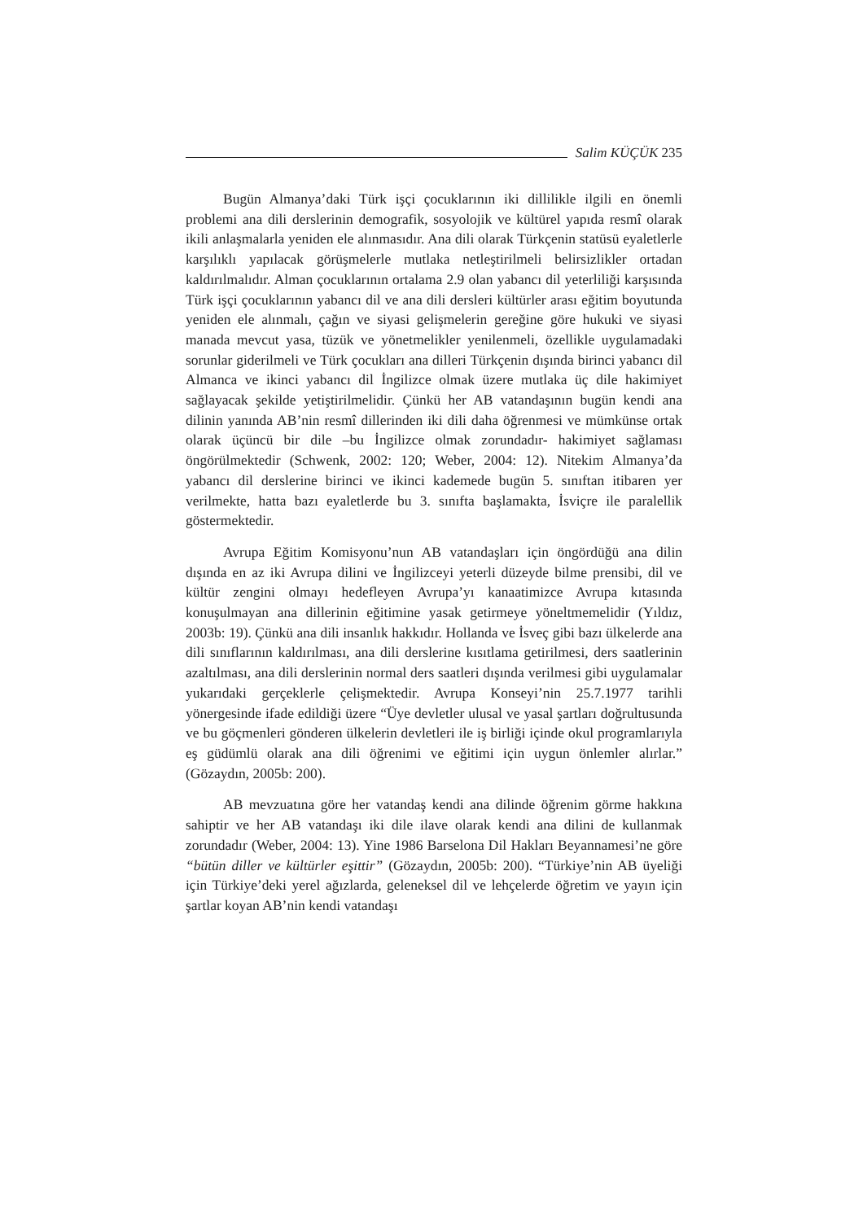Salim KÜÇÜK 235
Bugün Almanya’daki Türk işçi çocuklarının iki dillilikle ilgili en önemli problemi ana dili derslerinin demografik, sosyolojik ve kültürel yapıda resmî olarak ikili anlaşmalarla yeniden ele alınmasıdır. Ana dili olarak Türkçenin statüsü eyaletlerle karşılıklı yapılacak görüşmelerle mutlaka netleştirilmeli belirsizlikler ortadan kaldırılmalıdır. Alman çocuklarının ortalama 2.9 olan yabancı dil yeterliliği karşısında Türk işçi çocuklarının yabancı dil ve ana dili dersleri kültürler arası eğitim boyutunda yeniden ele alınmalı, çağın ve siyasi gelişmelerin gereğine göre hukuki ve siyasi manada mevcut yasa, tüzük ve yönetmelikler yenilenmeli, özellikle uygulamadaki sorunlar giderilmeli ve Türk çocukları ana dilleri Türkçenin dışında birinci yabancı dil Almanca ve ikinci yabancı dil İngilizce olmak üzere mutlaka üç dile hakimiyet sağlayacak şekilde yetiştirilmelidir. Çünkü her AB vatandaşının bugün kendi ana dilinin yanında AB’nin resmî dillerinden iki dili daha öğrenmesi ve mümkünse ortak olarak üçüncü bir dile –bu İngilizce olmak zorundadır- hakimiyet sağlaması öngörülmektedir (Schwenk, 2002: 120; Weber, 2004: 12). Nitekim Almanya’da yabancı dil derslerine birinci ve ikinci kademede bugün 5. sınıftan itibaren yer verilmekte, hatta bazı eyaletlerde bu 3. sınıfta başlamakta, İsviçre ile paralellik göstermektedir.
Avrupa Eğitim Komisyonu’nun AB vatandaşları için öngördüğü ana dilin dışında en az iki Avrupa dilini ve İngilizceyi yeterli düzeyde bilme prensibi, dil ve kültür zengini olmayı hedefleyen Avrupa’yı kanaatimizce Avrupa kıtasında konuşulmayan ana dillerinin eğitimine yasak getirmeye yöneltmemelidir (Yıldız, 2003b: 19). Çünkü ana dili insanlık hakkıdır. Hollanda ve İsveç gibi bazı ülkelerde ana dili sınıflarının kaldırılması, ana dili derslerine kısıtlama getirilmesi, ders saatlerinin azaltılması, ana dili derslerinin normal ders saatleri dışında verilmesi gibi uygulamalar yukarıdaki gerçeklerle çelişmektedir. Avrupa Konseyi’nin 25.7.1977 tarihli yönergesinde ifade edildiği üzere “Üye devletler ulusal ve yasal şartları doğrultusunda ve bu göçmenleri gönderen ülkelerin devletleri ile iş birliği içinde okul programlarıyla eş güdümlü olarak ana dili öğrenimi ve eğitimi için uygun önlemler alırlar.” (Gözaydın, 2005b: 200).
AB mevzuatına göre her vatandaş kendi ana dilinde öğrenim görme hakkına sahiptir ve her AB vatandaşı iki dile ilave olarak kendi ana dilini de kullanmak zorundadır (Weber, 2004: 13). Yine 1986 Barselona Dil Hakları Beyannamesi’ne göre “bütün diller ve kültürler eşittir” (Gözaydın, 2005b: 200). “Türkiye’nin AB üyeliği için Türkiye’deki yerel ağızlarda, geleneksel dil ve lehçelerde öğretim ve yayın için şartlar koyan AB’nin kendi vatandaşı